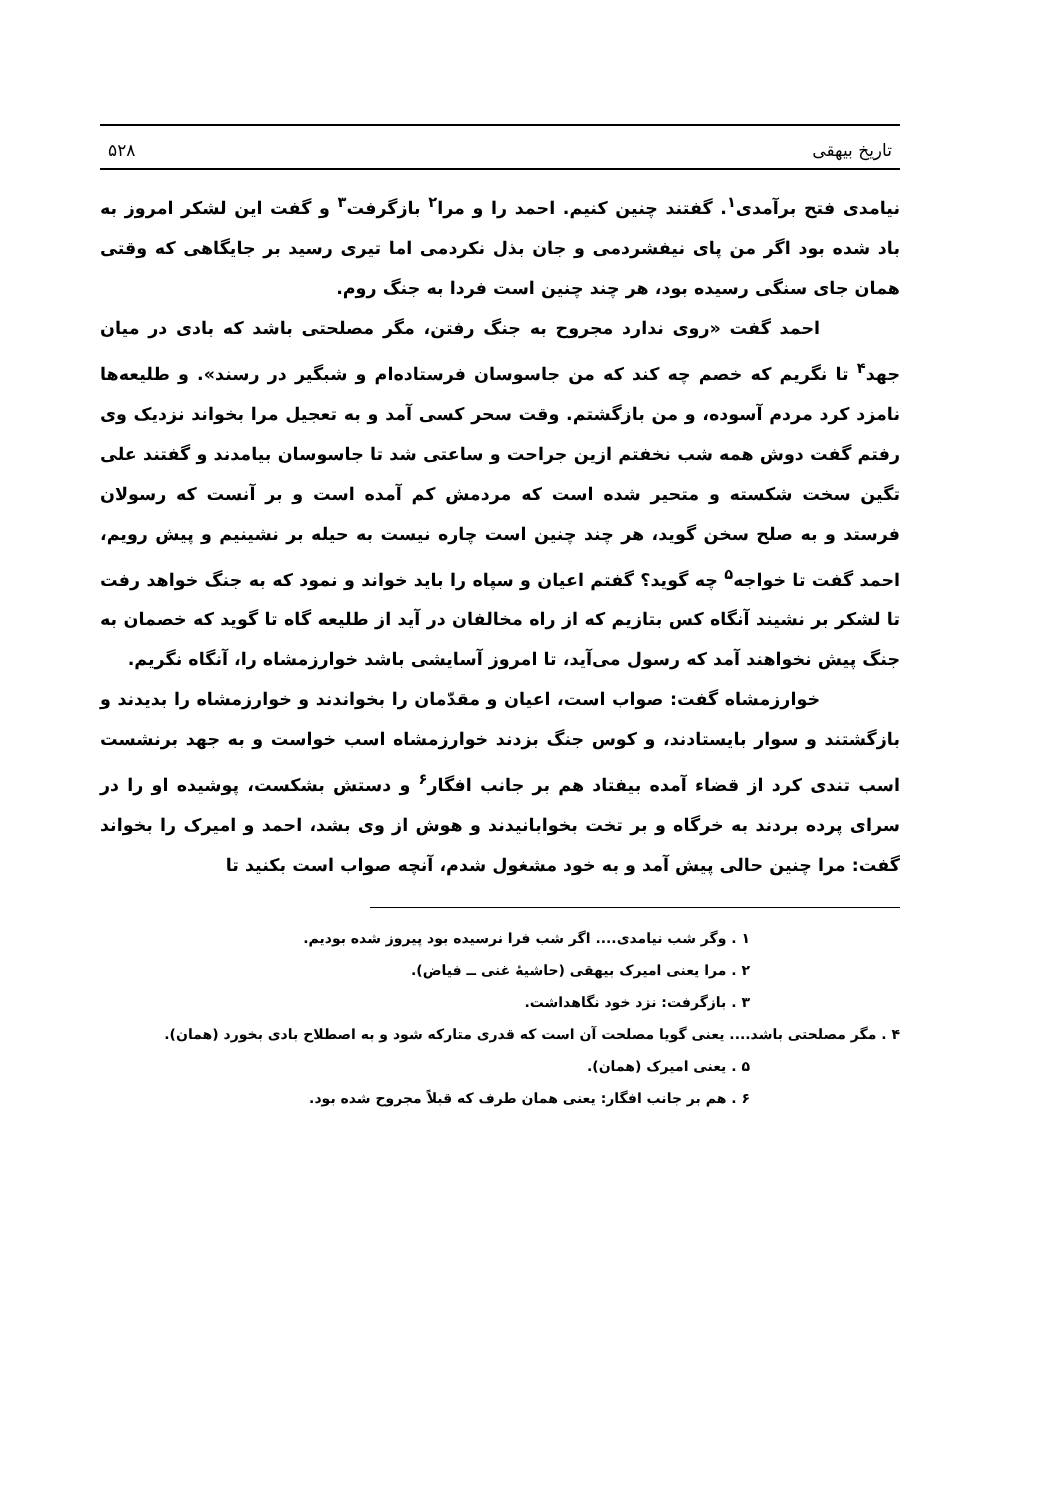تاریخ بیهقی ۵۲۸
نیامدی فتح برآمدی<sup>۱</sup>. گفتند چنین کنیم. احمد را و مرا<sup>۲</sup> بازگرفت<sup>۳</sup> و گفت این لشکر امروز به باد شده بود اگر من پای نیفشردمی و جان بذل نکردمی اما تیری رسید بر جایگاهی که وقتی همان جای سنگی رسیده بود، هر چند چنین است فردا به جنگ روم.
احمد گفت «روی ندارد مجروح به جنگ رفتن، مگر مصلحتی باشد که بادی در میان جهد<sup>۴</sup> تا نگریم که خصم چه کند که من جاسوسان فرستاده‌ام و شبگیر در رسند». و طلیعه‌ها نامزد کرد مردم آسوده، و من بازگشتم. وقت سحر کسی آمد و به تعجیل مرا بخواند نزدیک وی رفتم گفت دوش همه شب نخفتم ازین جراحت و ساعتی شد تا جاسوسان بیامدند و گفتند علی تگین سخت شکسته و متحیر شده است که مردمش کم آمده است و بر آنست که رسولان فرستد و به صلح سخن گوید، هر چند چنین است چاره نیست به حیله بر نشینیم و پیش رویم، احمد گفت تا خواجه<sup>۵</sup> چه گوید؟ گفتم اعیان و سپاه را باید خواند و نمود که به جنگ خواهد رفت تا لشکر بر نشیند آنگاه کس بتازیم که از راه مخالفان در آید از طلیعه گاه تا گوید که خصمان به جنگ پیش نخواهند آمد که رسول می‌آید، تا امروز آسایشی باشد خوارزمشاه را، آنگاه نگریم.
خوارزمشاه گفت: صواب است، اعیان و مقدّمان را بخواندند و خوارزمشاه را بدیدند و بازگشتند و سوار بایستادند، و کوس جنگ بزدند خوارزمشاه اسب خواست و به جهد برنشست اسب تندی کرد از قضاء آمده بیفتاد هم بر جانب افگار<sup>۶</sup> و دستش بشکست، پوشیده او را در سرای پرده بردند به خرگاه و بر تخت بخوابانیدند و هوش از وی بشد، احمد و امیرک را بخواند گفت: مرا چنین حالی پیش آمد و به خود مشغول شدم، آنچه صواب است بکنید تا
۱ . وگر شب نیامدی.... اگر شب فرا نرسیده بود پیروز شده بودیم.
۲ . مرا یعنی امیرک بیهقی (حاشیهٔ غنی ــ فیاض).
۳ . بازگرفت: نزد خود نگاهداشت.
۴ . مگر مصلحتی باشد.... یعنی گویا مصلحت آن است که قدری متارکه شود و به اصطلاح بادی بخورد (همان).
۵ . یعنی امیرک (همان).
۶ . هم بر جانب افگار: یعنی همان طرف که قبلاً مجروح شده بود.